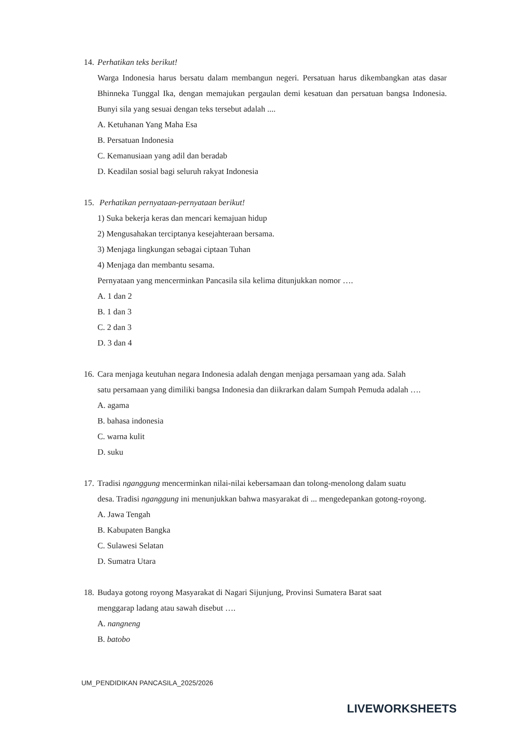14. Perhatikan teks berikut!
Warga Indonesia harus bersatu dalam membangun negeri. Persatuan harus dikembangkan atas dasar Bhinneka Tunggal Ika, dengan memajukan pergaulan demi kesatuan dan persatuan bangsa Indonesia. Bunyi sila yang sesuai dengan teks tersebut adalah ....
A. Ketuhanan Yang Maha Esa
B. Persatuan Indonesia
C. Kemanusiaan yang adil dan beradab
D. Keadilan sosial bagi seluruh rakyat Indonesia
15. Perhatikan pernyataan-pernyataan berikut!
1) Suka bekerja keras dan mencari kemajuan hidup
2) Mengusahakan terciptanya kesejahteraan bersama.
3) Menjaga lingkungan sebagai ciptaan Tuhan
4) Menjaga dan membantu sesama.
Pernyataan yang mencerminkan Pancasila sila kelima ditunjukkan nomor ….
A. 1 dan 2
B. 1 dan 3
C. 2 dan 3
D. 3 dan 4
16. Cara menjaga keutuhan negara Indonesia adalah dengan menjaga persamaan yang ada. Salah
satu persamaan yang dimiliki bangsa Indonesia dan diikrarkan dalam Sumpah Pemuda adalah ….
A. agama
B. bahasa indonesia
C. warna kulit
D. suku
17. Tradisi nganggung mencerminkan nilai-nilai kebersamaan dan tolong-menolong dalam suatu
desa. Tradisi nganggung ini menunjukkan bahwa masyarakat di ... mengedepankan gotong-royong.
A. Jawa Tengah
B. Kabupaten Bangka
C. Sulawesi Selatan
D. Sumatra Utara
18. Budaya gotong royong Masyarakat di Nagari Sijunjung, Provinsi Sumatera Barat saat
menggarap ladang atau sawah disebut ….
A. nangneng
B. batobo
UM_PENDIDIKAN PANCASILA_2025/2026
LIVEWORKSHEETS